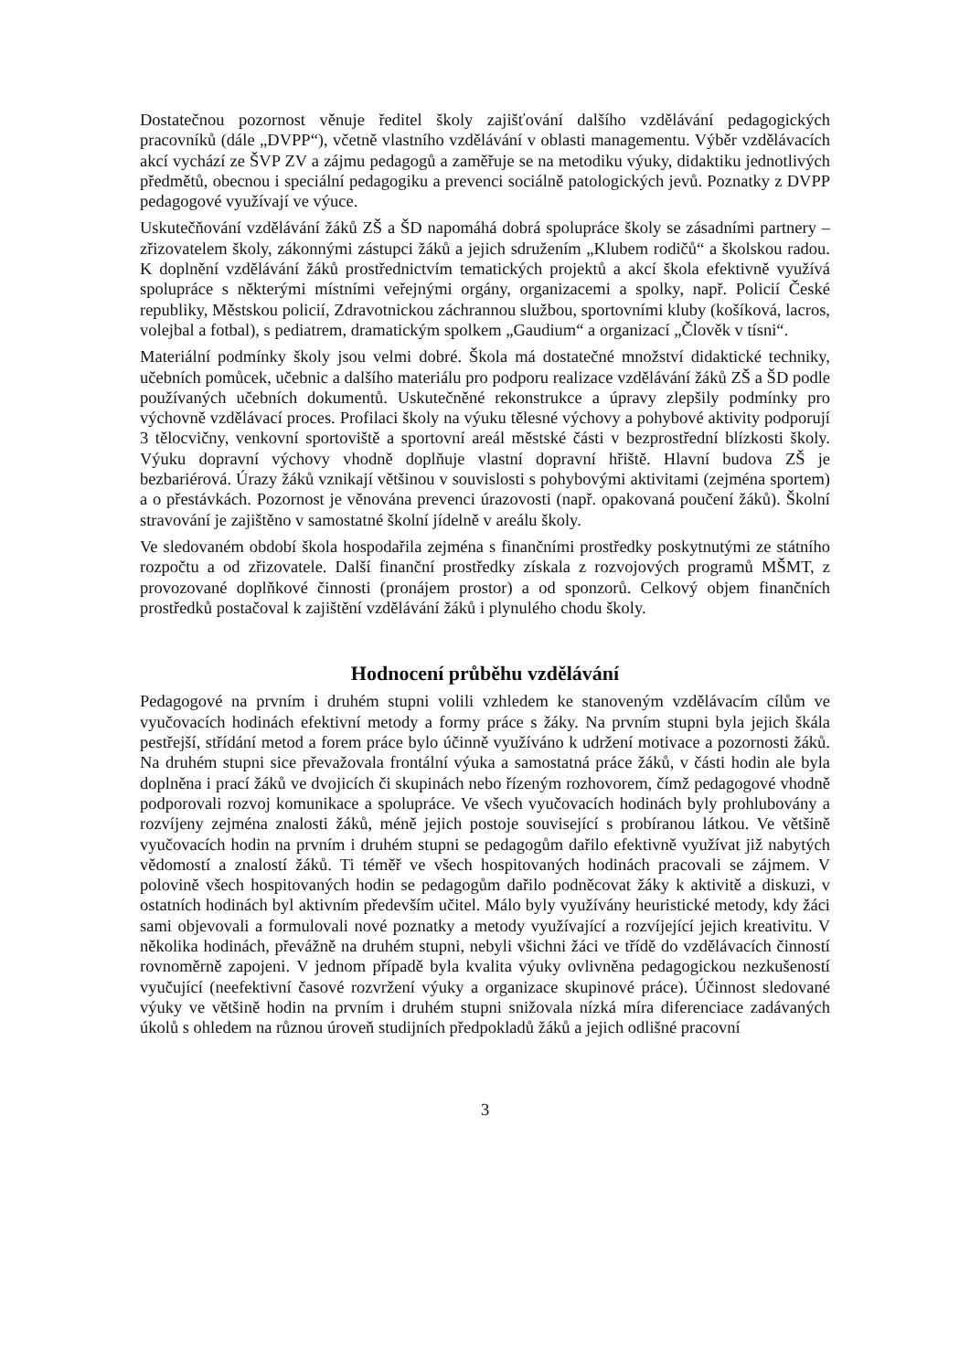Dostatečnou pozornost věnuje ředitel školy zajišťování dalšího vzdělávání pedagogických pracovníků (dále „DVPP“), včetně vlastního vzdělávání v oblasti managementu. Výběr vzdělávacích akcí vychází ze ŠVP ZV a zájmu pedagogů a zaměřuje se na metodiku výuky, didaktiku jednotlivých předmětů, obecnou i speciální pedagogiku a prevenci sociálně patologických jevů. Poznatky z DVPP pedagogové využívají ve výuce.
Uskutečňování vzdělávání žáků ZŠ a ŠD napomáhá dobrá spolupráce školy se zásadními partnery – zřizovatelem školy, zákonnými zástupci žáků a jejich sdružením „Klubem rodičů“ a školskou radou. K doplnění vzdělávání žáků prostřednictvím tematických projektů a akcí škola efektivně využívá spolupráce s některými místními veřejnými orgány, organizacemi a spolky, např. Policií České republiky, Městskou policií, Zdravotnickou záchrannou službou, sportovními kluby (košíková, lacros, volejbal a fotbal), s pediatrem, dramatickým spolkem „Gaudium“ a organizací „Člověk v tísni“.
Materiální podmínky školy jsou velmi dobré. Škola má dostatečné množství didaktické techniky, učebních pomůcek, učebnic a dalšího materiálu pro podporu realizace vzdělávání žáků ZŠ a ŠD podle používaných učebních dokumentů. Uskutečněné rekonstrukce a úpravy zlepšily podmínky pro výchovně vzdělávací proces. Profilaci školy na výuku tělesné výchovy a pohybové aktivity podporují 3 tělocvičny, venkovní sportoviště a sportovní areál městské části v bezprostřední blízkosti školy. Výuku dopravní výchovy vhodně doplňuje vlastní dopravní hřiště. Hlavní budova ZŠ je bezbariérová. Úrazy žáků vznikají většinou v souvislosti s pohybovými aktivitami (zejména sportem) a o přestávkách. Pozornost je věnována prevenci úrazovosti (např. opakovaná poučení žáků). Školní stravování je zajištěno v samostatné školní jídelně v areálu školy.
Ve sledovaném období škola hospodařila zejména s finančními prostředky poskytnutými ze státního rozpočtu a od zřizovatele. Další finanční prostředky získala z rozvojových programů MŠMT, z provozované doplňkové činnosti (pronájem prostor) a od sponzorů. Celkový objem finančních prostředků postačoval k zajištění vzdělávání žáků i plynulého chodu školy.
Hodnocení průběhu vzdělávání
Pedagogové na prvním i druhém stupni volili vzhledem ke stanoveným vzdělávacím cílům ve vyučovacích hodinách efektivní metody a formy práce s žáky. Na prvním stupni byla jejich škála pestřejší, střídání metod a forem práce bylo účinně využíváno k udržení motivace a pozornosti žáků. Na druhém stupni sice převažovala frontální výuka a samostatná práce žáků, v části hodin ale byla doplněna i prací žáků ve dvojicích či skupinách nebo řízeným rozhovorem, čímž pedagogové vhodně podporovali rozvoj komunikace a spolupráce. Ve všech vyučovacích hodinách byly prohlubovány a rozvíjeny zejména znalosti žáků, méně jejich postoje související s probíranou látkou. Ve většině vyučovacích hodin na prvním i druhém stupni se pedagogům dařilo efektivně využívat již nabytých vědomostí a znalostí žáků. Ti téměř ve všech hospitovaných hodinách pracovali se zájmem. V polovině všech hospitovaných hodin se pedagogům dařilo podněcovat žáky k aktivitě a diskuzi, v ostatních hodinách byl aktivním především učitel. Málo byly využívány heuristické metody, kdy žáci sami objevovali a formulovali nové poznatky a metody využívající a rozvíjející jejich kreativitu. V několika hodinách, převážně na druhém stupni, nebyli všichni žáci ve třídě do vzdělávacích činností rovnoměrně zapojeni. V jednom případě byla kvalita výuky ovlivněna pedagogickou nezkušeností vyučující (neefektivní časové rozvržení výuky a organizace skupinové práce). Účinnost sledované výuky ve většině hodin na prvním i druhém stupni snižovala nízká míra diferenciace zadávaných úkolů s ohledem na různou úroveň studijních předpokladů žáků a jejich odlišné pracovní
3